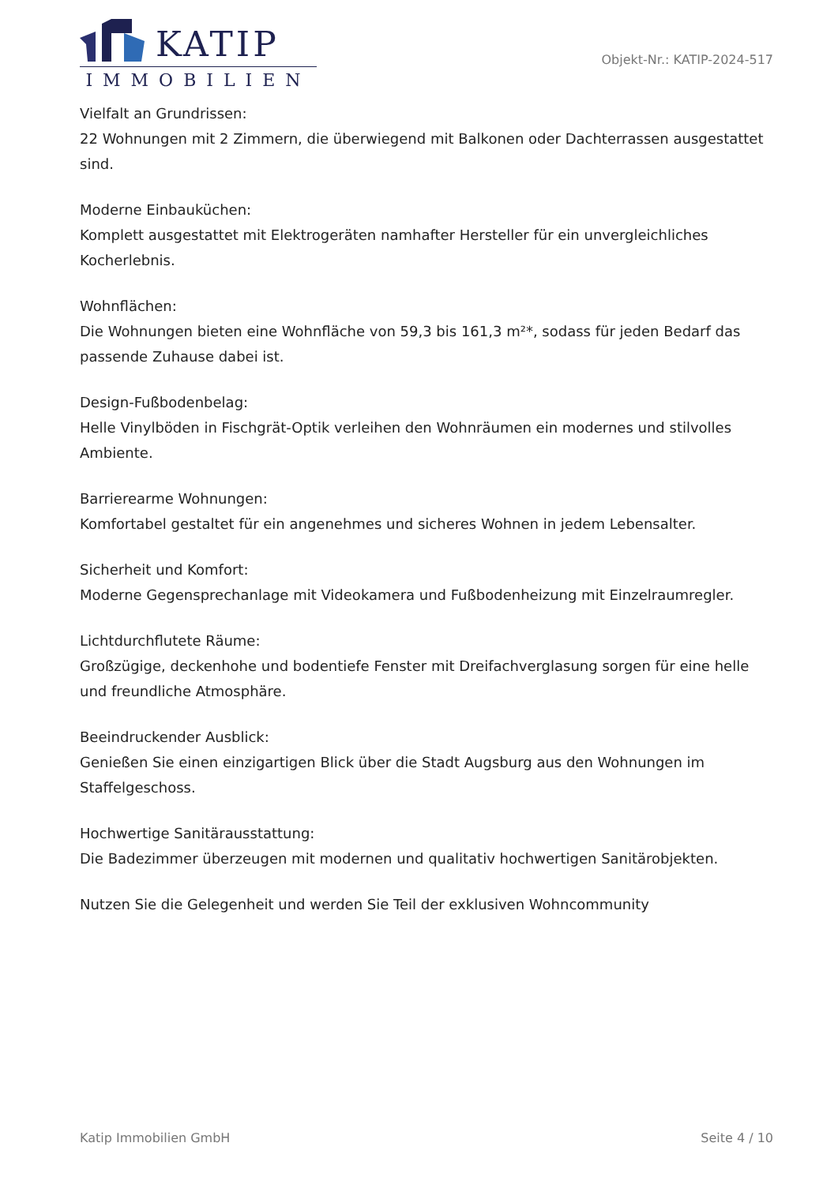KATIP
IMMOBILIEN
Objekt-Nr.: KATIP-2024-517
Vielfalt an Grundrissen:
22 Wohnungen mit 2 Zimmern, die überwiegend mit Balkonen oder Dachterrassen ausgestattet sind.
Moderne Einbauküchen:
Komplett ausgestattet mit Elektrogeräten namhafter Hersteller für ein unvergleichliches Kocherlebnis.
Wohnflächen:
Die Wohnungen bieten eine Wohnfläche von 59,3 bis 161,3 m²*, sodass für jeden Bedarf das passende Zuhause dabei ist.
Design-Fußbodenbelag:
Helle Vinylböden in Fischgrät-Optik verleihen den Wohnräumen ein modernes und stilvolles Ambiente.
Barrierearme Wohnungen:
Komfortabel gestaltet für ein angenehmes und sicheres Wohnen in jedem Lebensalter.
Sicherheit und Komfort:
Moderne Gegensprechanlage mit Videokamera und Fußbodenheizung mit Einzelraumregler.
Lichtdurchflutete Räume:
Großzügige, deckenhohe und bodentiefe Fenster mit Dreifachverglasung sorgen für eine helle und freundliche Atmosphäre.
Beeindruckender Ausblick:
Genießen Sie einen einzigartigen Blick über die Stadt Augsburg aus den Wohnungen im Staffelgeschoss.
Hochwertige Sanitärausstattung:
Die Badezimmer überzeugen mit modernen und qualitativ hochwertigen Sanitärobjekten.
Nutzen Sie die Gelegenheit und werden Sie Teil der exklusiven Wohncommunity
Katip Immobilien GmbH Seite 4 / 10